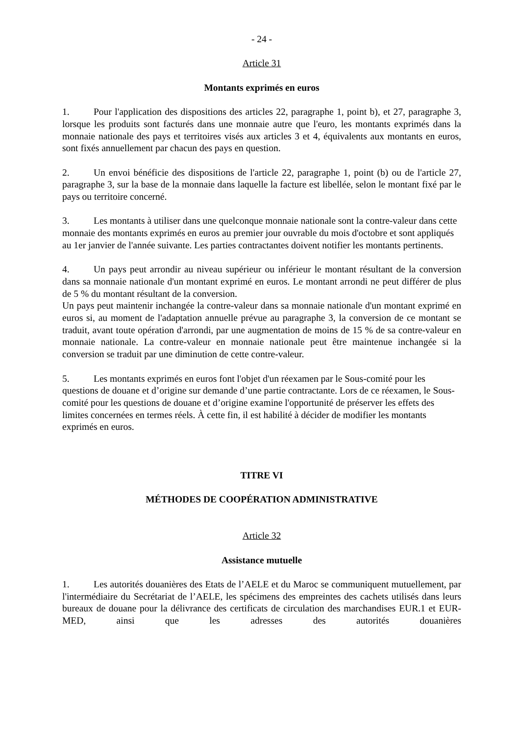- 24 -
Article 31
Montants exprimés en euros
1. Pour l'application des dispositions des articles 22, paragraphe 1, point b), et 27, paragraphe 3, lorsque les produits sont facturés dans une monnaie autre que l'euro, les montants exprimés dans la monnaie nationale des pays et territoires visés aux articles 3 et 4, équivalents aux montants en euros, sont fixés annuellement par chacun des pays en question.
2. Un envoi bénéficie des dispositions de l'article 22, paragraphe 1, point (b) ou de l'article 27, paragraphe 3, sur la base de la monnaie dans laquelle la facture est libellée, selon le montant fixé par le pays ou territoire concerné.
3. Les montants à utiliser dans une quelconque monnaie nationale sont la contre-valeur dans cette monnaie des montants exprimés en euros au premier jour ouvrable du mois d'octobre et sont appliqués au 1er janvier de l'année suivante. Les parties contractantes doivent notifier les montants pertinents.
4. Un pays peut arrondir au niveau supérieur ou inférieur le montant résultant de la conversion dans sa monnaie nationale d'un montant exprimé en euros. Le montant arrondi ne peut différer de plus de 5 % du montant résultant de la conversion.
Un pays peut maintenir inchangée la contre-valeur dans sa monnaie nationale d'un montant exprimé en euros si, au moment de l'adaptation annuelle prévue au paragraphe 3, la conversion de ce montant se traduit, avant toute opération d'arrondi, par une augmentation de moins de 15 % de sa contre-valeur en monnaie nationale. La contre-valeur en monnaie nationale peut être maintenue inchangée si la conversion se traduit par une diminution de cette contre-valeur.
5. Les montants exprimés en euros font l'objet d'un réexamen par le Sous-comité pour les questions de douane et d’origine sur demande d’une partie contractante. Lors de ce réexamen, le Sous-comité pour les questions de douane et d’origine examine l'opportunité de préserver les effets des limites concernées en termes réels. À cette fin, il est habilité à décider de modifier les montants exprimés en euros.
TITRE VI
MÉTHODES DE COOPÉRATION ADMINISTRATIVE
Article 32
Assistance mutuelle
1. Les autorités douanières des Etats de l’AELE et du Maroc se communiquent mutuellement, par l'intermédiaire du Secrétariat de l’AELE, les spécimens des empreintes des cachets utilisés dans leurs bureaux de douane pour la délivrance des certificats de circulation des marchandises EUR.1 et EUR-MED, ainsi que les adresses des autorités douanières